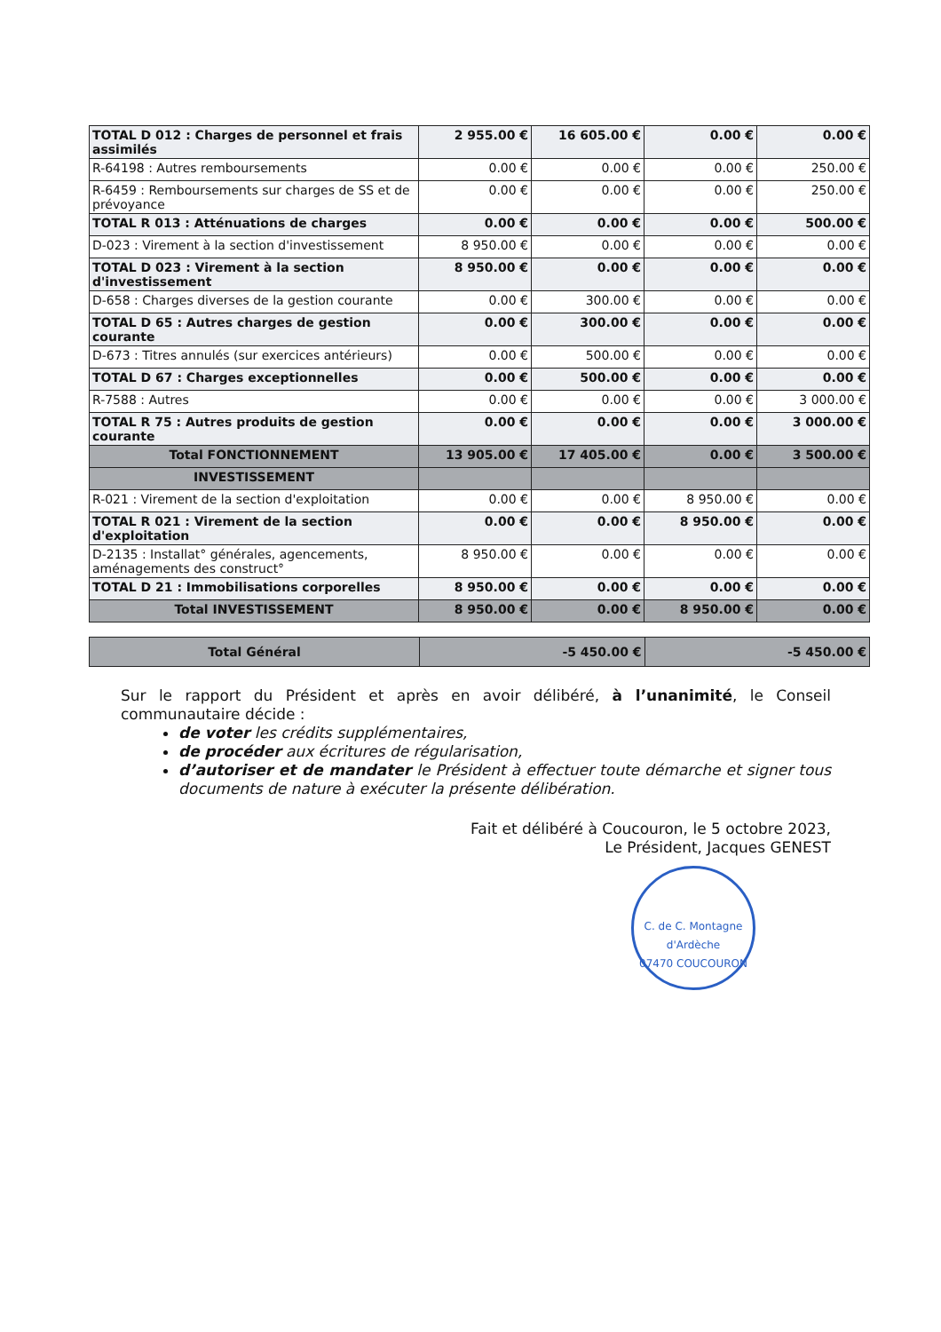| TOTAL D 012 : Charges de personnel et frais assimilés | 2 955.00 € | 16 605.00 € | 0.00 € | 0.00 € |
| R-64198 : Autres remboursements | 0.00 € | 0.00 € | 0.00 € | 250.00 € |
| R-6459 : Remboursements sur charges de SS et de prévoyance | 0.00 € | 0.00 € | 0.00 € | 250.00 € |
| TOTAL R 013 : Atténuations de charges | 0.00 € | 0.00 € | 0.00 € | 500.00 € |
| D-023 : Virement à la section d'investissement | 8 950.00 € | 0.00 € | 0.00 € | 0.00 € |
| TOTAL D 023 : Virement à la section d'investissement | 8 950.00 € | 0.00 € | 0.00 € | 0.00 € |
| D-658 : Charges diverses de la gestion courante | 0.00 € | 300.00 € | 0.00 € | 0.00 € |
| TOTAL D 65 : Autres charges de gestion courante | 0.00 € | 300.00 € | 0.00 € | 0.00 € |
| D-673 : Titres annulés (sur exercices antérieurs) | 0.00 € | 500.00 € | 0.00 € | 0.00 € |
| TOTAL D 67 : Charges exceptionnelles | 0.00 € | 500.00 € | 0.00 € | 0.00 € |
| R-7588 : Autres | 0.00 € | 0.00 € | 0.00 € | 3 000.00 € |
| TOTAL R 75 : Autres produits de gestion courante | 0.00 € | 0.00 € | 0.00 € | 3 000.00 € |
| Total FONCTIONNEMENT | 13 905.00 € | 17 405.00 € | 0.00 € | 3 500.00 € |
| INVESTISSEMENT | | | | |
| R-021 : Virement de la section d'exploitation | 0.00 € | 0.00 € | 8 950.00 € | 0.00 € |
| TOTAL R 021 : Virement de la section d'exploitation | 0.00 € | 0.00 € | 8 950.00 € | 0.00 € |
| D-2135 : Installat° générales, agencements, aménagements des construct° | 8 950.00 € | 0.00 € | 0.00 € | 0.00 € |
| TOTAL D 21 : Immobilisations corporelles | 8 950.00 € | 0.00 € | 0.00 € | 0.00 € |
| Total INVESTISSEMENT | 8 950.00 € | 0.00 € | 8 950.00 € | 0.00 € |
| Total Général | -5 450.00 € | -5 450.00 € |
Sur le rapport du Président et après en avoir délibéré, à l’unanimité, le Conseil communautaire décide :
de voter les crédits supplémentaires,
de procéder aux écritures de régularisation,
d’autoriser et de mandater le Président à effectuer toute démarche et signer tous documents de nature à exécuter la présente délibération.
Fait et délibéré à Coucouron, le 5 octobre 2023,
Le Président, Jacques GENEST
C. de C. Montagne d'Ardèche
07470 COUCOURON